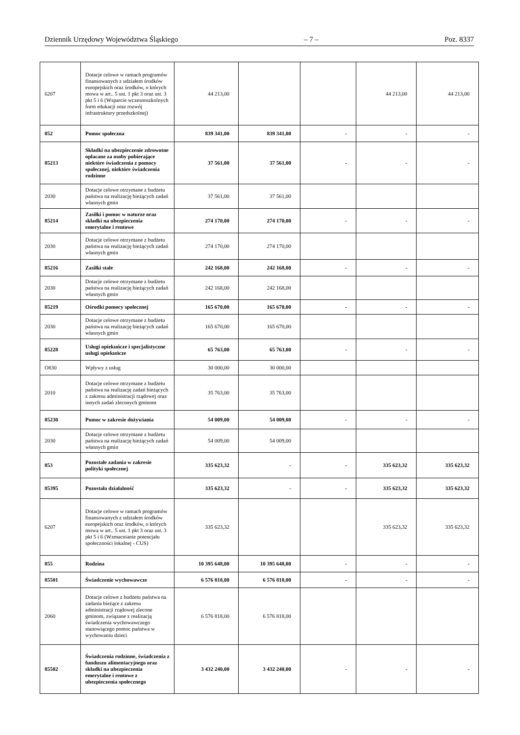Dziennik Urzędowy Województwa Śląskiego – 7 – Poz. 8337
| 6207 | Dotacje celowe w ramach programów finansowanych z udziałem środków europejskich oraz środków, o których mowa w art.. 5 ust. 1 pkt 3 oraz ust. 3 pkt 5 i 6 (Wsparcie wczesnoszkolnych form edukacji oraz rozwój infrastruktury przedszkolnej) | 44 213,00 | | | 44 213,00 | 44 213,00 |
| 852 | Pomoc społeczna | 839 341,00 | 839 341,00 | - | - | - |
| 85213 | Składki na ubezpieczenie zdrowotne opłacane za osoby pobierające niektóre świadczenia z pomocy społecznej, niektóre świadczenia rodzinne | 37 561,00 | 37 561,00 | - | - | - |
| 2030 | Dotacje celowe otrzymane z budżetu państwa na realizację bieżących zadań własnych gmin | 37 561,00 | 37 561,00 | | | |
| 85214 | Zasiłki i pomoc w naturze oraz składki na ubezpieczenia emerytalne i rentowe | 274 170,00 | 274 170,00 | - | - | - |
| 2030 | Dotacje celowe otrzymane z budżetu państwa na realizację bieżących zadań własnych gmin | 274 170,00 | 274 170,00 | | | |
| 85216 | Zasiłki stałe | 242 168,00 | 242 168,00 | - | - | - |
| 2030 | Dotacje celowe otrzymane z budżetu państwa na realizację bieżących zadań własnych gmin | 242 168,00 | 242 168,00 | | | |
| 85219 | Ośrodki pomocy społecznej | 165 670,00 | 165 670,00 | - | - | - |
| 2030 | Dotacje celowe otrzymane z budżetu państwa na realizację bieżących zadań własnych gmin | 165 670,00 | 165 670,00 | | | |
| 85228 | Usługi opiekuńcze i specjalistyczne usługi opiekuńcze | 65 763,00 | 65 763,00 | - | - | - |
| O830 | Wpływy z usług | 30 000,00 | 30 000,00 | | | |
| 2010 | Dotacje celowe otrzymane z budżetu państwa na realizację zadań bieżących z zakresu administracji rządowej oraz innych zadań zleconych gminom | 35 763,00 | 35 763,00 | | | |
| 85230 | Pomoc w zakresie dożywiania | 54 009,00 | 54 009,00 | - | - | - |
| 2030 | Dotacje celowe otrzymane z budżetu państwa na realizację bieżących zadań własnych gmin | 54 009,00 | 54 009,00 | | | |
| 853 | Pozostałe zadania w zakresie polityki społecznej | 335 623,32 | - | - | 335 623,32 | 335 623,32 |
| 85395 | Pozostała działalność | 335 623,32 | - | - | 335 623,32 | 335 623,32 |
| 6207 | Dotacje celowe w ramach programów finansowanych z udziałem środków europejskich oraz środków, o których mowa w art.. 5 ust. 1 pkt 3 oraz ust. 3 pkt 5 i 6 (Wzmacnianie potencjału społeczności lokalnej - CUS) | 335 623,32 | | | 335 623,32 | 335 623,32 |
| 855 | Rodzina | 10 395 648,00 | 10 395 648,00 | - | - | - |
| 85501 | Świadczenie wychowawcze | 6 576 818,00 | 6 576 818,00 | - | - | - |
| 2060 | Dotacje celowe z budżetu państwa na zadania bieżące z zakresu administracji rządowej zlecone gminom, związane z realizacją świadczenia wychowawczego stanowiącego pomoc państwa w wychowaniu dzieci | 6 576 818,00 | 6 576 818,00 | | | |
| 85502 | Świadczenia rodzinne, świadczenia z funduszu alimentacyjnego oraz składki na ubezpieczenia emerytalne i rentowe z ubezpieczenia społecznego | 3 432 240,00 | 3 432 240,00 | - | - | - |